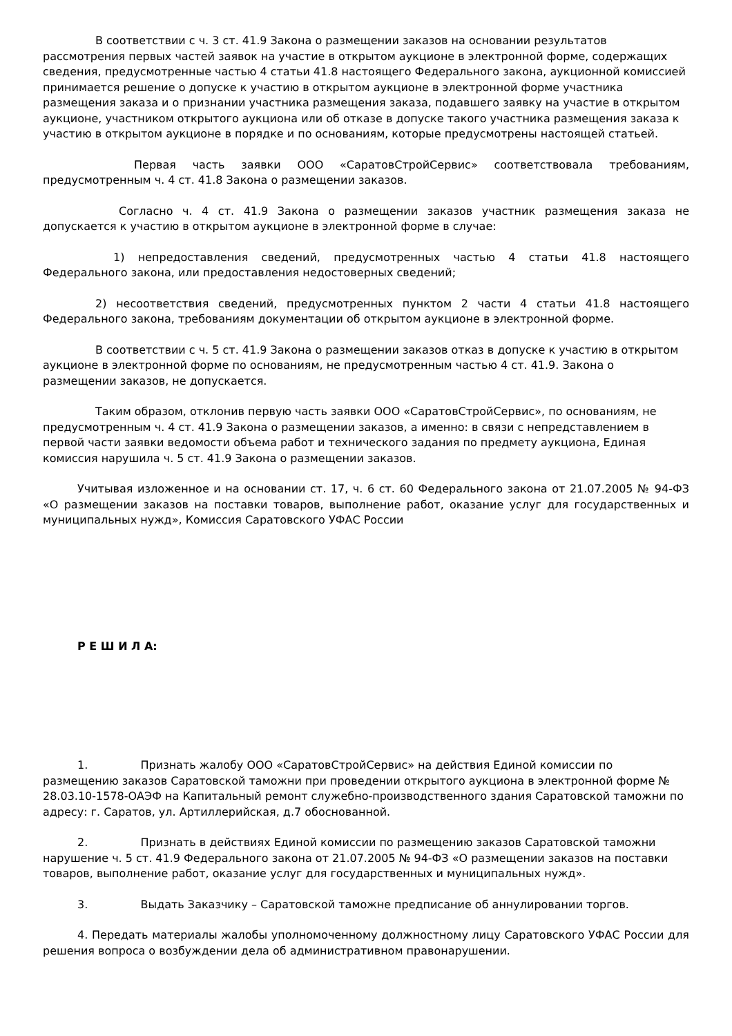В соответствии с ч. 3 ст. 41.9 Закона о размещении заказов на основании результатов рассмотрения первых частей заявок на участие в открытом аукционе в электронной форме, содержащих сведения, предусмотренные частью 4 статьи 41.8 настоящего Федерального закона, аукционной комиссией принимается решение о допуске к участию в открытом аукционе в электронной форме участника размещения заказа и о признании участника размещения заказа, подавшего заявку на участие в открытом аукционе, участником открытого аукциона или об отказе в допуске такого участника размещения заказа к участию в открытом аукционе в порядке и по основаниям, которые предусмотрены настоящей статьей.
Первая часть заявки ООО «СаратовСтройСервис» соответствовала требованиям, предусмотренным ч. 4 ст. 41.8 Закона о размещении заказов.
Согласно ч. 4 ст. 41.9 Закона о размещении заказов участник размещения заказа не допускается к участию в открытом аукционе в электронной форме в случае:
1) непредоставления сведений, предусмотренных частью 4 статьи 41.8 настоящего Федерального закона, или предоставления недостоверных сведений;
2) несоответствия сведений, предусмотренных пунктом 2 части 4 статьи 41.8 настоящего Федерального закона, требованиям документации об открытом аукционе в электронной форме.
В соответствии с ч. 5 ст. 41.9 Закона о размещении заказов отказ в допуске к участию в открытом аукционе в электронной форме по основаниям, не предусмотренным частью 4 ст. 41.9. Закона о размещении заказов, не допускается.
Таким образом, отклонив первую часть заявки ООО «СаратовСтройСервис», по основаниям, не предусмотренным ч. 4 ст. 41.9 Закона о размещении заказов, а именно: в связи с непредставлением в первой части заявки ведомости объема работ и технического задания по предмету аукциона, Единая комиссия нарушила ч. 5 ст. 41.9 Закона о размещении заказов.
Учитывая изложенное и на основании ст. 17, ч. 6 ст. 60 Федерального закона от 21.07.2005 № 94-ФЗ «О размещении заказов на поставки товаров, выполнение работ, оказание услуг для государственных и муниципальных нужд», Комиссия Саратовского УФАС России
Р Е Ш И Л А:
1. Признать жалобу ООО «СаратовСтройСервис» на действия Единой комиссии по размещению заказов Саратовской таможни при проведении открытого аукциона в электронной форме № 28.03.10-1578-ОАЭФ на Капитальный ремонт служебно-производственного здания Саратовской таможни по адресу: г. Саратов, ул. Артиллерийская, д.7 обоснованной.
2. Признать в действиях Единой комиссии по размещению заказов Саратовской таможни нарушение ч. 5 ст. 41.9 Федерального закона от 21.07.2005 № 94-ФЗ «О размещении заказов на поставки товаров, выполнение работ, оказание услуг для государственных и муниципальных нужд».
3. Выдать Заказчику – Саратовской таможне предписание об аннулировании торгов.
4. Передать материалы жалобы уполномоченному должностному лицу Саратовского УФАС России для решения вопроса о возбуждении дела об административном правонарушении.